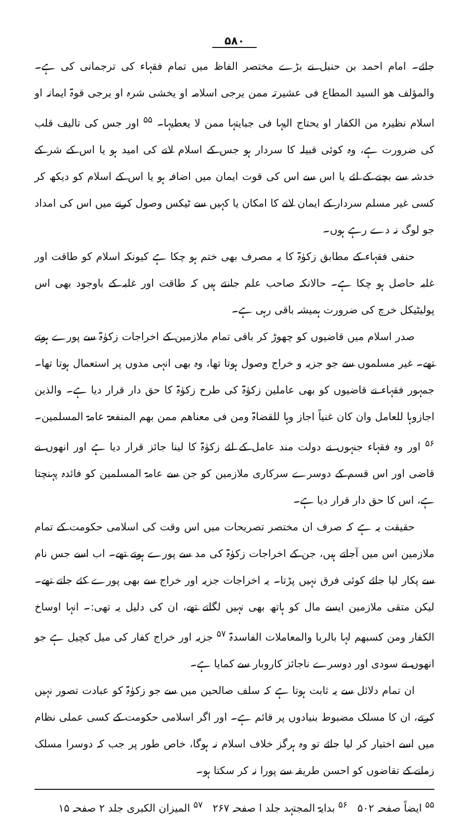۵۸۰
جائے۔ امام احمد بن حنبل نے بڑے مختصر الفاظ میں تمام فقہاء کی ترجمانی کی ہے۔ والمؤلف ھو السید المطاع فی عشیرتہ ممن یرجی اسلامہ او یخشی شرہ او یرجی قوۃ ایمانہ او اسلام نظیرہ من الکفار او یحتاج الیہا فی جبایتہا ممن لا یعطیہا۔ <sup>۵۵</sup> اور جس کی تالیف قلب کی ضرورت ہے، وہ کوئی قبیلہ کا سردار ہو جس کے اسلام لانے کی امید ہو یا اس کے شر کے خدشہ سے بچنے کے لئے یا اس سے اس کی قوت ایمان میں اضافہ ہو یا اس کے اسلام کو دیکھ کر کسی غیر مسلم سردار کے ایمان لانے کا امکان یا کہیں سے ٹیکس وصول کرنے میں اس کی امداد جو لوگ نہ دے رہے ہوں۔
حنفی فقہاء کے مطابق زکوٰۃ کا یہ مصرف بھی ختم ہو چکا ہے کیونکہ اسلام کو طاقت اور غلبہ حاصل ہو چکا ہے۔ حالانکہ صاحب علم جانتے ہیں کہ طاقت اور غلبہ کے باوجود بھی اس پولیٹیکل خرچ کی ضرورت ہمیشہ باقی رہی ہے۔
صدر اسلام میں قاضیوں کو چھوڑ کر باقی تمام ملازمین کے اخراجات زکوٰۃ سے پورے ہوتے تھے۔ غیر مسلموں سے جو جزیہ و خراج وصول ہوتا تھا، وہ بھی انہی مدوں پر استعمال ہوتا تھا۔ جمہور فقہاء نے قاضیوں کو بھی عاملین زکوٰۃ کی طرح زکوٰۃ کا حق دار قرار دیا ہے۔ والذین اجازوہا للعامل وان کان غنیاً اجاز وہا للقضاۃ ومن فی معناھم ممن بھم المنفعۃ عامۃ المسلمین۔ <sup>۵۶</sup> اور وہ فقہاء جنہوں نے دولت مند عامل کے لئے زکوٰۃ کا لینا جائز قرار دیا ہے اور انھوں نے قاضی اور اس قسم کے دوسرے سرکاری ملازمین کو جن سے عامۃ المسلمین کو فائدہ پہنچتا ہے، اس کا حق دار قرار دیا ہے۔
حقیقت یہ ہے کہ صرف ان مختصر تصریحات میں اس وقت کی اسلامی حکومت کے تمام ملازمین اس میں آجاتے ہیں، جن کے اخراجات زکوٰۃ کی مد سے پورے ہوتے تھے۔ اب اسے جس نام سے پکار لیا جائے کوئی فرق نہیں پڑتا۔ یہ اخراجات جزیہ اور خراج سے بھی پورے کئے جاتے تھے۔ لیکن متقی ملازمین ایسے مال کو ہاتھ بھی نہیں لگاتے تھے، ان کی دلیل یہ تھی:۔ انہا اوساخ الکفار ومن کسبھم لہا بالربا والمعاملات الفاسدۃ <sup>۵۷</sup> جزیہ اور خراج کفار کی میل کچیل ہے جو انھوں نے سودی اور دوسرے ناجائز کاروبار سے کمایا ہے۔
ان تمام دلائل سے یہ ثابت ہوتا ہے کہ سلف صالحین میں سے جو زکوٰۃ کو عبادت تصور نہیں کرتے، ان کا مسلک مضبوط بنیادوں پر قائم ہے۔ اور اگر اسلامی حکومت کے کسی عملی نظام میں اسے اختیار کر لیا جائے تو وہ ہرگز خلاف اسلام نہ ہوگا، خاص طور پر جب کہ دوسرا مسلک زمانے کے تقاضوں کو احسن طریقہ سے پورا نہ کر سکتا ہو۔
<sup>۵۵</sup> ایضاً صفحہ ۵۰۲ <sup>۵۶</sup> بدایۃ المجتہد جلد ا صفحہ ۲۶۷ <sup>۵۷</sup> المیزان الکبری جلد ۲ صفحہ ۱۵